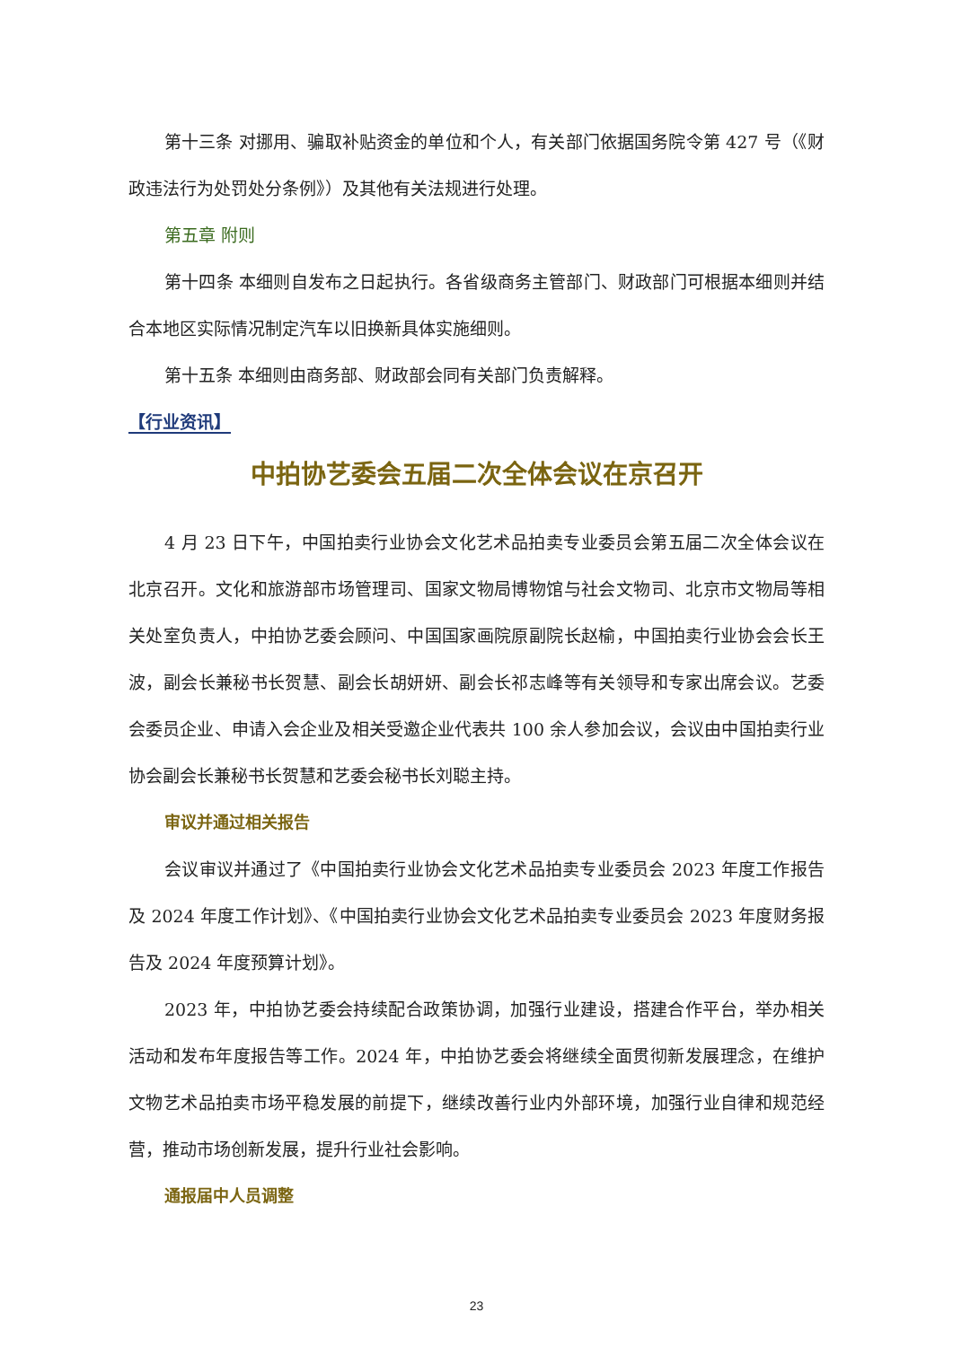第十三条 对挪用、骗取补贴资金的单位和个人，有关部门依据国务院令第 427 号（《财政违法行为处罚处分条例》）及其他有关法规进行处理。
第五章 附则
第十四条 本细则自发布之日起执行。各省级商务主管部门、财政部门可根据本细则并结合本地区实际情况制定汽车以旧换新具体实施细则。
第十五条 本细则由商务部、财政部会同有关部门负责解释。
【行业资讯】
中拍协艺委会五届二次全体会议在京召开
4 月 23 日下午，中国拍卖行业协会文化艺术品拍卖专业委员会第五届二次全体会议在北京召开。文化和旅游部市场管理司、国家文物局博物馆与社会文物司、北京市文物局等相关处室负责人，中拍协艺委会顾问、中国国家画院原副院长赵榆，中国拍卖行业协会会长王波，副会长兼秘书长贺慧、副会长胡妍妍、副会长祁志峰等有关领导和专家出席会议。艺委会委员企业、申请入会企业及相关受邀企业代表共 100 余人参加会议，会议由中国拍卖行业协会副会长兼秘书长贺慧和艺委会秘书长刘聪主持。
审议并通过相关报告
会议审议并通过了《中国拍卖行业协会文化艺术品拍卖专业委员会 2023 年度工作报告及 2024 年度工作计划》、《中国拍卖行业协会文化艺术品拍卖专业委员会 2023 年度财务报告及 2024 年度预算计划》。
2023 年，中拍协艺委会持续配合政策协调，加强行业建设，搭建合作平台，举办相关活动和发布年度报告等工作。2024 年，中拍协艺委会将继续全面贯彻新发展理念，在维护文物艺术品拍卖市场平稳发展的前提下，继续改善行业内外部环境，加强行业自律和规范经营，推动市场创新发展，提升行业社会影响。
通报届中人员调整
23